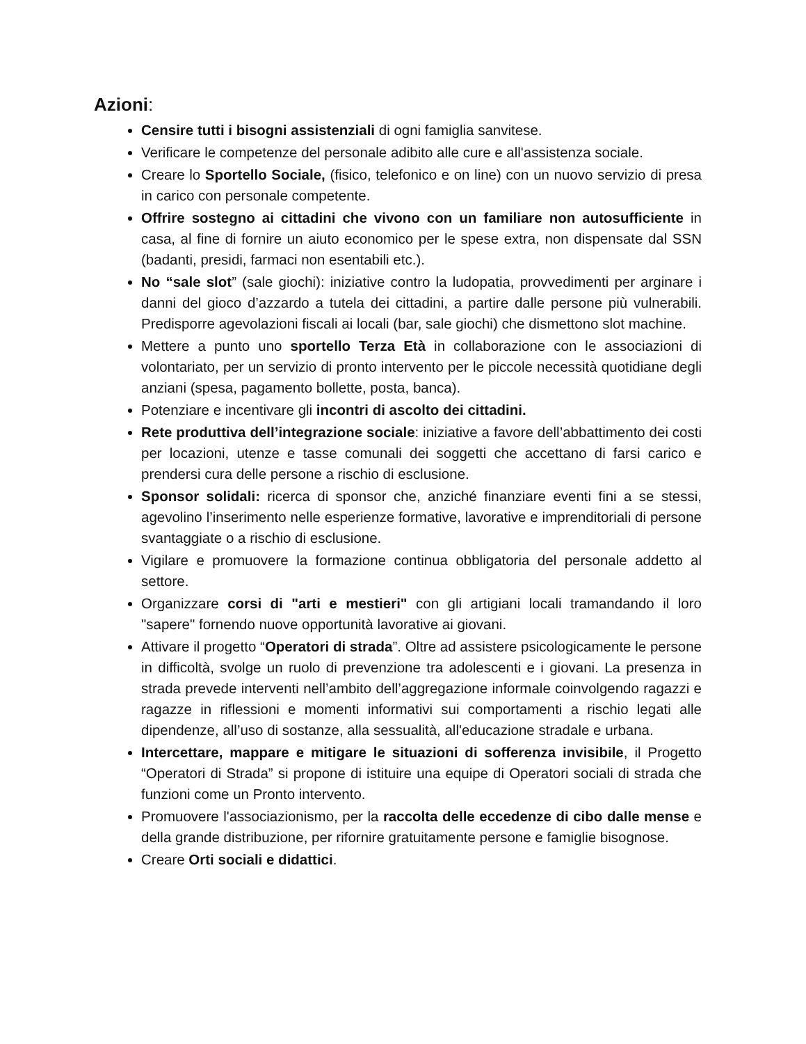Azioni:
Censire tutti i bisogni assistenziali di ogni famiglia sanvitese.
Verificare le competenze del personale adibito alle cure e all'assistenza sociale.
Creare lo Sportello Sociale, (fisico, telefonico e on line) con un nuovo servizio di presa in carico con personale competente.
Offrire sostegno ai cittadini che vivono con un familiare non autosufficiente in casa, al fine di fornire un aiuto economico per le spese extra, non dispensate dal SSN (badanti, presidi, farmaci non esentabili etc.).
No “sale slot” (sale giochi): iniziative contro la ludopatia, provvedimenti per arginare i danni del gioco d’azzardo a tutela dei cittadini, a partire dalle persone più vulnerabili. Predisporre agevolazioni fiscali ai locali (bar, sale giochi) che dismettono slot machine.
Mettere a punto uno sportello Terza Età in collaborazione con le associazioni di volontariato, per un servizio di pronto intervento per le piccole necessità quotidiane degli anziani (spesa, pagamento bollette, posta, banca).
Potenziare e incentivare gli incontri di ascolto dei cittadini.
Rete produttiva dell’integrazione sociale: iniziative a favore dell’abbattimento dei costi per locazioni, utenze e tasse comunali dei soggetti che accettano di farsi carico e prendersi cura delle persone a rischio di esclusione.
Sponsor solidali: ricerca di sponsor che, anziché finanziare eventi fini a se stessi, agevolino l’inserimento nelle esperienze formative, lavorative e imprenditoriali di persone svantaggiate o a rischio di esclusione.
Vigilare e promuovere la formazione continua obbligatoria del personale addetto al settore.
Organizzare corsi di "arti e mestieri" con gli artigiani locali tramandando il loro "sapere" fornendo nuove opportunità lavorative ai giovani.
Attivare il progetto “Operatori di strada”. Oltre ad assistere psicologicamente le persone in difficoltà, svolge un ruolo di prevenzione tra adolescenti e i giovani. La presenza in strada prevede interventi nell’ambito dell’aggregazione informale coinvolgendo ragazzi e ragazze in riflessioni e momenti informativi sui comportamenti a rischio legati alle dipendenze, all’uso di sostanze, alla sessualità, all'educazione stradale e urbana.
Intercettare, mappare e mitigare le situazioni di sofferenza invisibile, il Progetto “Operatori di Strada” si propone di istituire una equipe di Operatori sociali di strada che funzioni come un Pronto intervento.
Promuovere l'associazionismo, per la raccolta delle eccedenze di cibo dalle mense e della grande distribuzione, per rifornire gratuitamente persone e famiglie bisognose.
Creare Orti sociali e didattici.